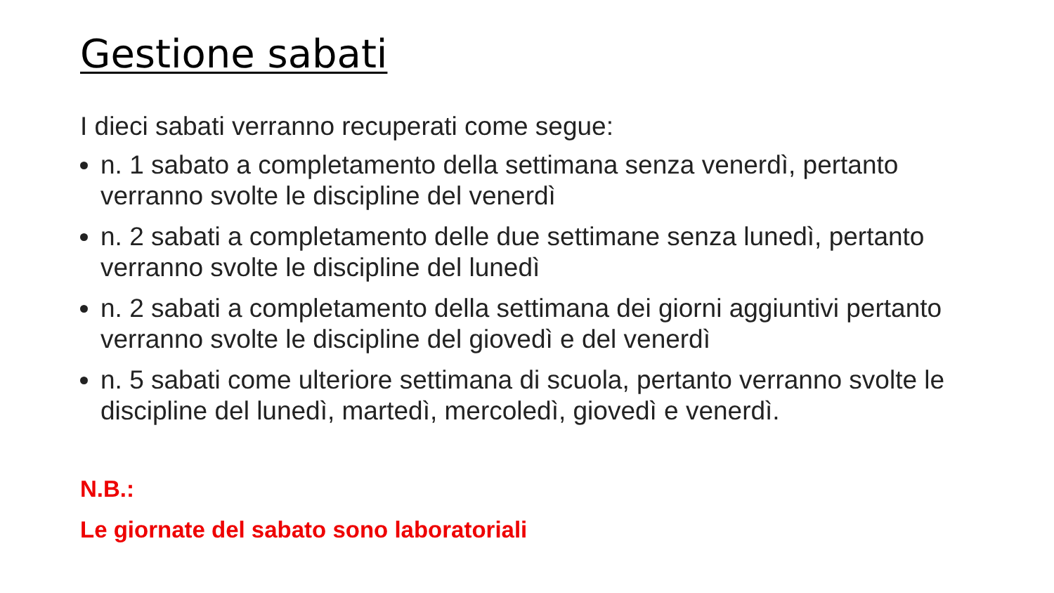Gestione sabati
I dieci sabati verranno recuperati come segue:
n. 1 sabato a completamento della settimana senza venerdì, pertanto verranno svolte le discipline del venerdì
n. 2 sabati a completamento delle due settimane senza lunedì, pertanto verranno svolte le discipline del lunedì
n. 2 sabati a completamento della settimana dei giorni aggiuntivi pertanto verranno svolte le discipline del giovedì e del venerdì
n. 5 sabati come ulteriore settimana di scuola, pertanto verranno svolte le discipline del lunedì, martedì, mercoledì, giovedì e venerdì.
N.B.:
Le giornate del sabato sono laboratoriali